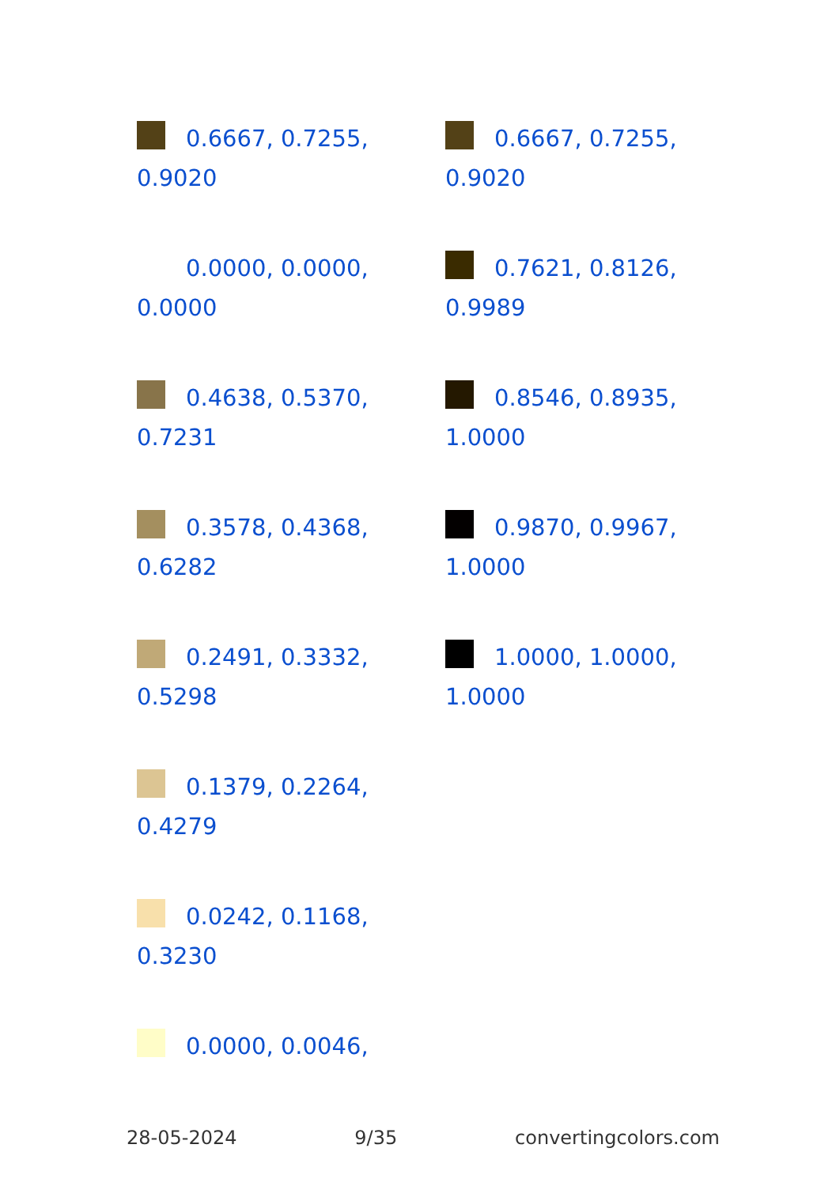0.6667, 0.7255,
0.9020
0.0000, 0.0000,
0.0000
0.4638, 0.5370,
0.7231
0.3578, 0.4368,
0.6282
0.2491, 0.3332,
0.5298
0.1379, 0.2264,
0.4279
0.0242, 0.1168,
0.3230
0.0000, 0.0046,
0.6667, 0.7255,
0.9020
0.7621, 0.8126,
0.9989
0.8546, 0.8935,
1.0000
0.9870, 0.9967,
1.0000
1.0000, 1.0000,
1.0000
28-05-2024 9/35 convertingcolors.com